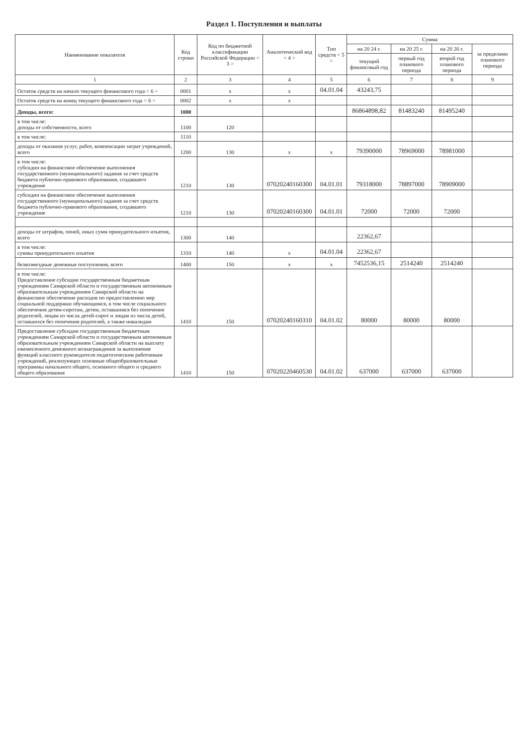Раздел 1. Поступления и выплаты
| Наименование показателя | Код строки | Код по бюджетной классификации Российской Федерации < 3 > | Аналитический код < 4 > | Тип средств < 5 > | Сумма | | | |
| --- | --- | --- | --- | --- | --- | --- | --- | --- |
| | | | | | на 20 24 г. | на 20 25 г. | на 20 26 г. | за пределами планового периода |
| | | | | | текущий финансовый год | первый год планового периода | второй год планового периода | |
| 1 | 2 | 3 | 4 | 5 | 6 | 7 | 8 | 9 |
| Остаток средств на начало текущего финансового года < 6 > | 0001 | x | x | 04.01.04 | 43243,75 | | | |
| Остаток средств на конец текущего финансового года < 6 > | 0002 | x | x | | | | | |
| Доходы, всего: | 1000 | | | | 86864898,82 | 81483240 | 81495240 | |
| в том числе: доходы от собственности, всего | 1100 | 120 | | | | | | |
| в том числе: | 1110 | | | | | | | |
| доходы от оказания услуг, работ, компенсации затрат учреждений, всего | 1200 | 130 | x | x | 79390000 | 78969000 | 78981000 | |
| в том числе: субсидии на финансовое обеспечение выполнения государственного (муниципального) задания за счет средств бюджета публично-правового образования, создавшего учреждение | 1210 | 130 | 07020240160300 | 04.01.01 | 79318000 | 78897000 | 78909000 | |
| субсидии на финансовое обеспечение выполнения государственного (муниципального) задания за счет средств бюджета публично-правового образования, создавшего учреждение | 1210 | 130 | 07020240160300 | 04.01.01 | 72000 | 72000 | 72000 | |
| доходы от штрафов, пеней, иных сумм принудительного изъятия, всего | 1300 | 140 | | | 22362,67 | | | |
| в том числе: суммы принудительного изъятия | 1310 | 140 | x | 04.01.04 | 22362,67 | | | |
| безвозмездные денежные поступления, всего | 1400 | 150 | x | x | 7452536,15 | 2514240 | 2514240 | |
| в том числе: Предоставление субсидии государственным бюджетным учреждениям Самарской области и государственным автономным образовательным учреждениям Самарской области на финансовое обеспечение расходов по предоставлению мер социальной поддержки обучающимся, в том числе социального обеспечения детям-сиротам, детям, оставшимся без попечения родителей, лицам из числа детей-сирот и лицам из числа детей, оставшихся без попечения родителей, а также инвалидам | 1410 | 150 | 07020240160310 | 04.01.02 | 80000 | 80000 | 80000 | |
| Предоставление субсидии государственным бюджетным учреждениям Самарской области и государственным автономным образовательным учреждениям Самарской области на выплату ежемесячного денежного вознаграждения за выполнение функций классного руководителя педагогическим работникам учреждений, реализующих основные общеобразовательные программы начального общего, основного общего и среднего общего образования | 1410 | 150 | 07020220460530 | 04.01.02 | 637000 | 637000 | 637000 | |